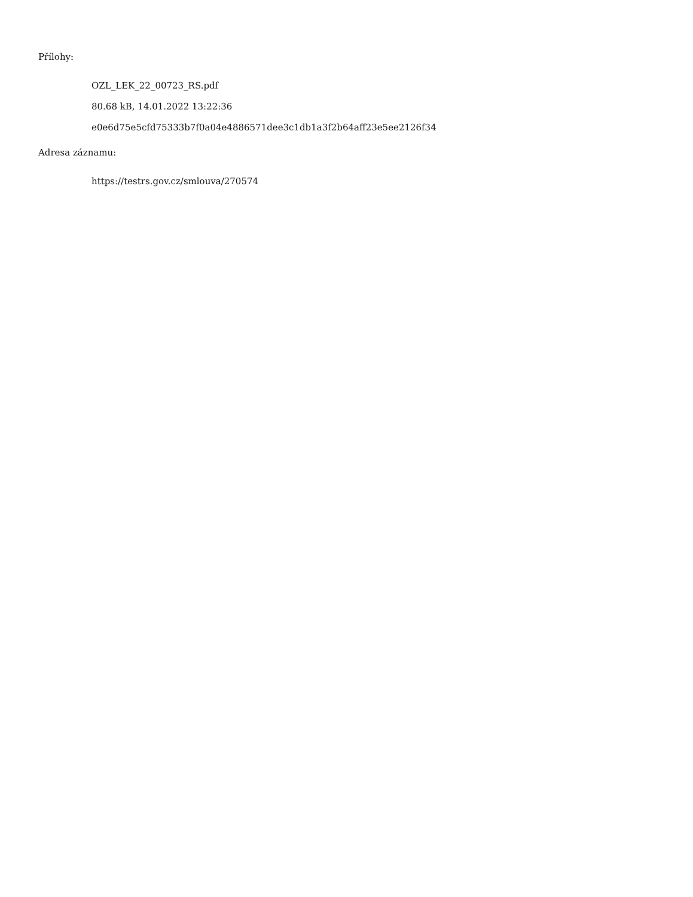Přílohy:
OZL_LEK_22_00723_RS.pdf
80.68 kB, 14.01.2022 13:22:36
e0e6d75e5cfd75333b7f0a04e4886571dee3c1db1a3f2b64aff23e5ee2126f34
Adresa záznamu:
https://testrs.gov.cz/smlouva/270574